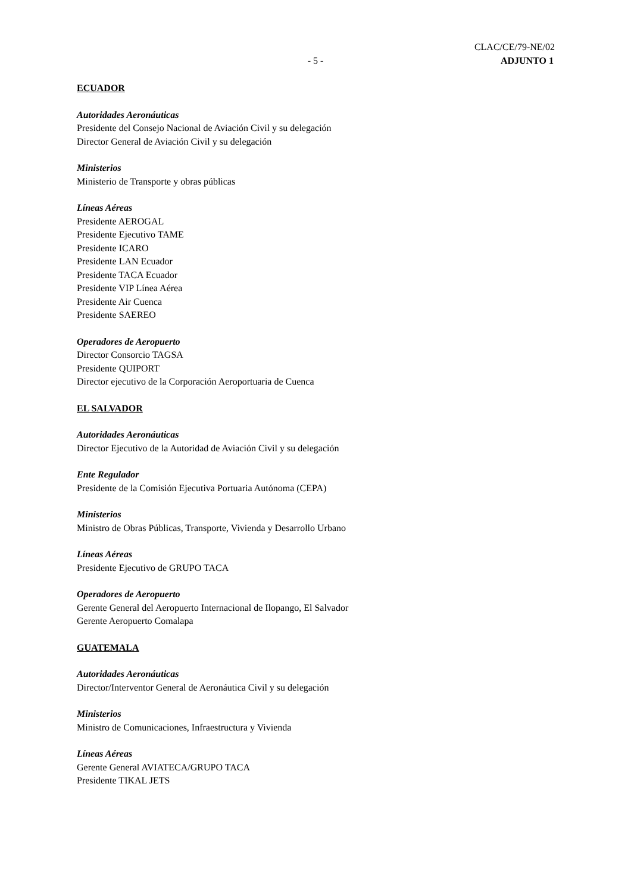CLAC/CE/79-NE/02
- 5 - ADJUNTO 1
ECUADOR
Autoridades Aeronáuticas
Presidente del Consejo Nacional de Aviación Civil y su delegación
Director General de Aviación Civil y su delegación
Ministerios
Ministerio de Transporte y obras públicas
Líneas Aéreas
Presidente AEROGAL
Presidente Ejecutivo TAME
Presidente ICARO
Presidente LAN Ecuador
Presidente TACA Ecuador
Presidente VIP Línea Aérea
Presidente Air Cuenca
Presidente SAEREO
Operadores de Aeropuerto
Director Consorcio TAGSA
Presidente QUIPORT
Director ejecutivo de la Corporación Aeroportuaria de Cuenca
EL SALVADOR
Autoridades Aeronáuticas
Director Ejecutivo de la Autoridad de Aviación Civil y su delegación
Ente Regulador
Presidente de la Comisión Ejecutiva Portuaria Autónoma (CEPA)
Ministerios
Ministro de Obras Públicas, Transporte, Vivienda y Desarrollo Urbano
Líneas Aéreas
Presidente Ejecutivo de GRUPO TACA
Operadores de Aeropuerto
Gerente General del Aeropuerto Internacional de Ilopango, El Salvador
Gerente Aeropuerto Comalapa
GUATEMALA
Autoridades Aeronáuticas
Director/Interventor General de Aeronáutica Civil y su delegación
Ministerios
Ministro de Comunicaciones, Infraestructura y Vivienda
Líneas Aéreas
Gerente General AVIATECA/GRUPO TACA
Presidente TIKAL JETS